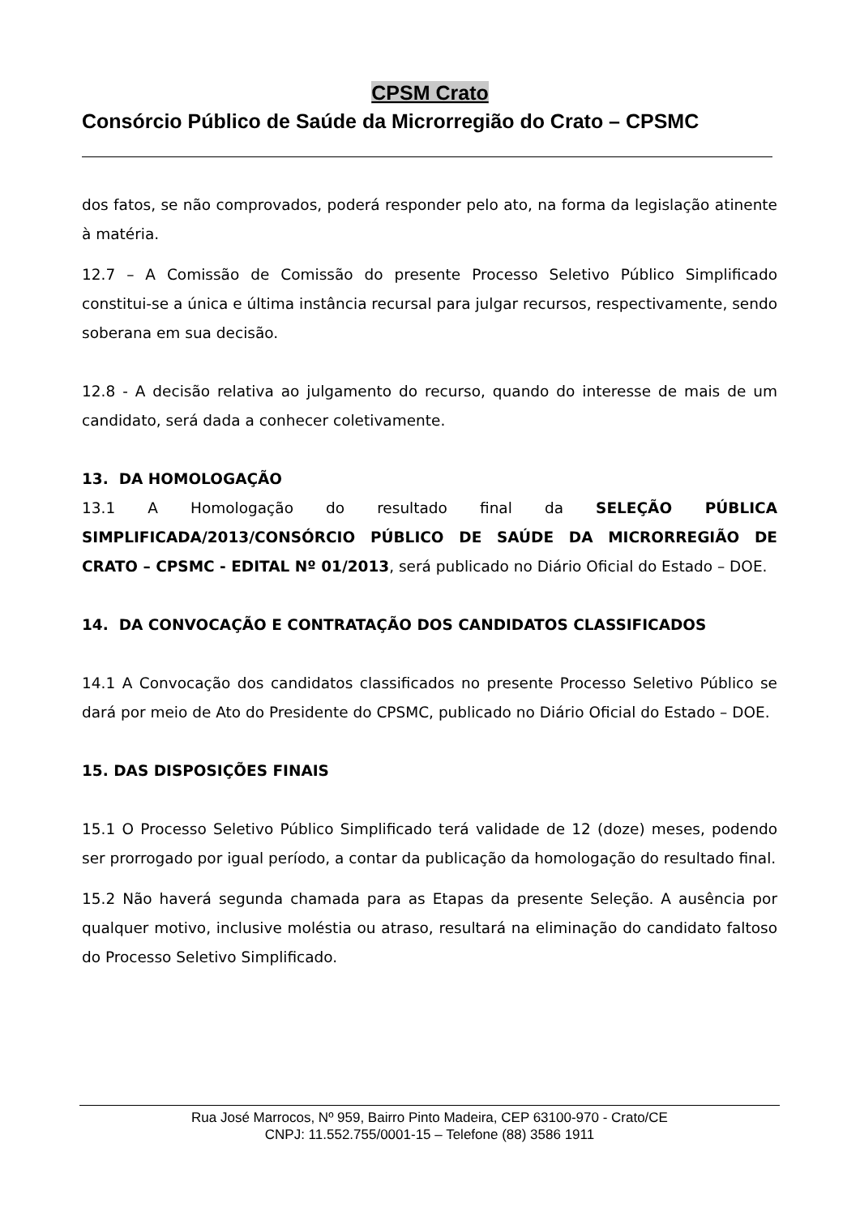CPSM Crato
Consórcio Público de Saúde da Microrregião do Crato – CPSMC
dos fatos, se não comprovados, poderá responder pelo ato, na forma da legislação atinente à matéria.
12.7 – A Comissão de Comissão do presente Processo Seletivo Público Simplificado constitui-se a única e última instância recursal para julgar recursos, respectivamente, sendo soberana em sua decisão.
12.8 - A decisão relativa ao julgamento do recurso, quando do interesse de mais de um candidato, será dada a conhecer coletivamente.
13. DA HOMOLOGAÇÃO
13.1 A Homologação do resultado final da SELEÇÃO PÚBLICA SIMPLIFICADA/2013/CONSÓRCIO PÚBLICO DE SAÚDE DA MICRORREGIÃO DE CRATO – CPSMC - EDITAL Nº 01/2013, será publicado no Diário Oficial do Estado – DOE.
14. DA CONVOCAÇÃO E CONTRATAÇÃO DOS CANDIDATOS CLASSIFICADOS
14.1 A Convocação dos candidatos classificados no presente Processo Seletivo Público se dará por meio de Ato do Presidente do CPSMC, publicado no Diário Oficial do Estado – DOE.
15. DAS DISPOSIÇÕES FINAIS
15.1 O Processo Seletivo Público Simplificado terá validade de 12 (doze) meses, podendo ser prorrogado por igual período, a contar da publicação da homologação do resultado final.
15.2 Não haverá segunda chamada para as Etapas da presente Seleção. A ausência por qualquer motivo, inclusive moléstia ou atraso, resultará na eliminação do candidato faltoso do Processo Seletivo Simplificado.
Rua José Marrocos, Nº 959, Bairro Pinto Madeira, CEP 63100-970 - Crato/CE
CNPJ: 11.552.755/0001-15 – Telefone (88) 3586 1911